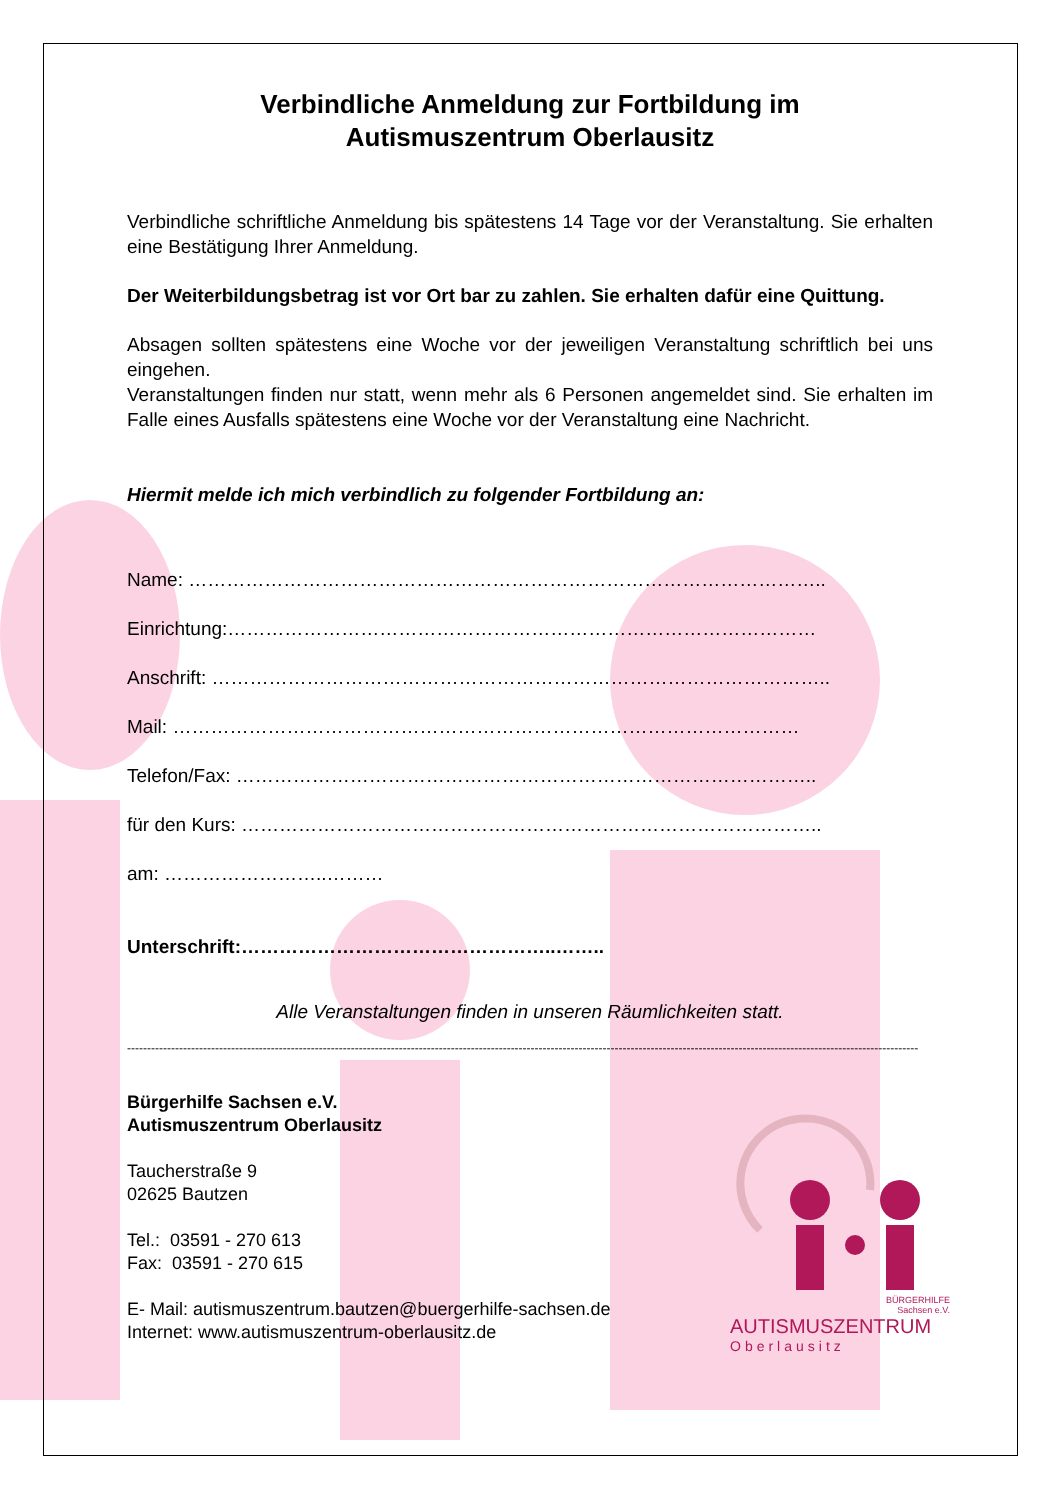Verbindliche Anmeldung zur Fortbildung im
Autismuszentrum Oberlausitz
Verbindliche schriftliche Anmeldung bis spätestens 14 Tage vor der Veranstaltung. Sie erhalten eine Bestätigung Ihrer Anmeldung.
Der Weiterbildungsbetrag ist vor Ort bar zu zahlen. Sie erhalten dafür eine Quittung.
Absagen sollten spätestens eine Woche vor der jeweiligen Veranstaltung schriftlich bei uns eingehen.
Veranstaltungen finden nur statt, wenn mehr als 6 Personen angemeldet sind. Sie erhalten im Falle eines Ausfalls spätestens eine Woche vor der Veranstaltung eine Nachricht.
Hiermit melde ich mich verbindlich zu folgender Fortbildung an:
Name: ………………………………………………………………………………………..
Einrichtung:…………………………………………………………………………………
Anschrift: ……………………………………………………………………………………..
Mail: ………………………………………………………………………………………
Telefon/Fax: ………………………………………………………………………………..
für den Kurs: ………………………………………………………………………………..
am: ……………………..………
Unterschrift:…………………………………………..……..
Alle Veranstaltungen finden in unseren Räumlichkeiten statt.
------------------------------------------------------------------------------------------------------------------------------------------------------------------------------------------------------
Bürgerhilfe Sachsen e.V.
Autismuszentrum Oberlausitz
Taucherstraße 9
02625 Bautzen
Tel.: 03591 - 270 613
Fax: 03591 - 270 615
E- Mail: autismuszentrum.bautzen@buergerhilfe-sachsen.de
Internet: www.autismuszentrum-oberlausitz.de
BÜRGERHILFE
Sachsen e.V.
AUTISMUSZENTRUM
Oberlausitz